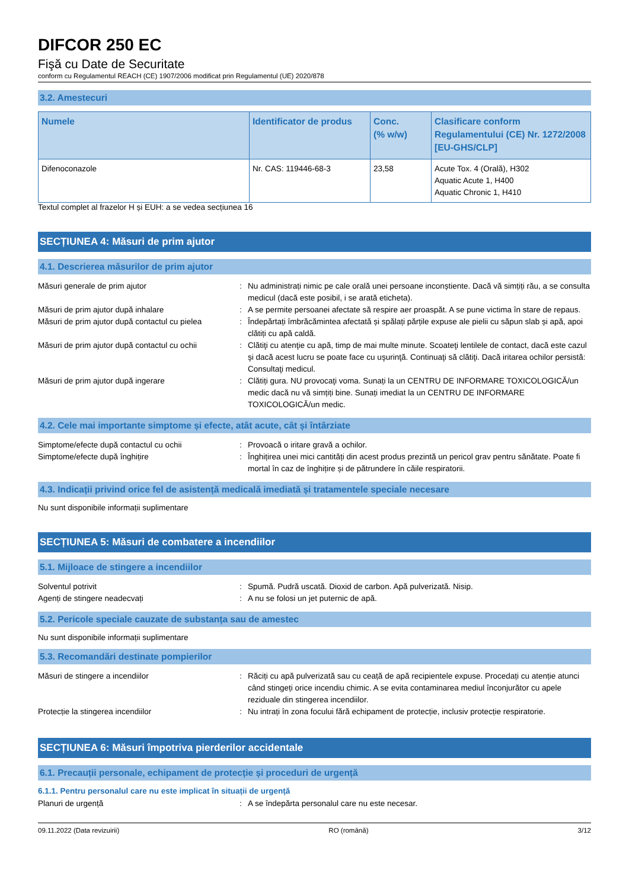DIFCOR 250 EC
Fişă cu Date de Securitate
conform cu Regulamentul REACH (CE) 1907/2006 modificat prin Regulamentul (UE) 2020/878
3.2. Amestecuri
| Numele | Identificator de produs | Conc. (% w/w) | Clasificare conform Regulamentului (CE) Nr. 1272/2008 [EU-GHS/CLP] |
| --- | --- | --- | --- |
| Difenoconazole | Nr. CAS: 119446-68-3 | 23,58 | Acute Tox. 4 (Orală), H302 Aquatic Acute 1, H400 Aquatic Chronic 1, H410 |
Textul complet al frazelor H și EUH: a se vedea secțiunea 16
SECȚIUNEA 4: Măsuri de prim ajutor
4.1. Descrierea măsurilor de prim ajutor
Măsuri generale de prim ajutor : Nu administrați nimic pe cale orală unei persoane inconștiente. Dacă vă simțiți rău, a se consulta medicul (dacă este posibil, i se arată eticheta).
Măsuri de prim ajutor după inhalare : A se permite persoanei afectate să respire aer proaspăt. A se pune victima în stare de repaus.
Măsuri de prim ajutor după contactul cu pielea
: Îndepărtați îmbrăcămintea afectată și spălați părțile expuse ale pielii cu săpun slab și apă, apoi clătiți cu apă caldă.
Măsuri de prim ajutor după contactul cu ochii
: Clătiţi cu atenţie cu apă, timp de mai multe minute. Scoateţi lentilele de contact, dacă este cazul şi dacă acest lucru se poate face cu uşurinţă. Continuaţi să clătiţi. Dacă iritarea ochilor persistă: Consultaţi medicul.
Măsuri de prim ajutor după ingerare : Clătiți gura. NU provocaţi voma. Sunați la un CENTRU DE INFORMARE TOXICOLOGICĂ/un medic dacă nu vă simțiți bine. Sunați imediat la un CENTRU DE INFORMARE TOXICOLOGICĂ/un medic.
4.2. Cele mai importante simptome și efecte, atât acute, cât și întârziate
Simptome/efecte după contactul cu ochii : Provoacă o iritare gravă a ochilor.
Simptome/efecte după înghițire : Înghițirea unei mici cantități din acest produs prezintă un pericol grav pentru sănătate. Poate fi mortal în caz de înghițire și de pătrundere în căile respiratorii.
4.3. Indicații privind orice fel de asistență medicală imediată și tratamentele speciale necesare
Nu sunt disponibile informații suplimentare
SECȚIUNEA 5: Măsuri de combatere a incendiilor
5.1. Mijloace de stingere a incendiilor
Solventul potrivit : Spumă. Pudră uscată. Dioxid de carbon. Apă pulverizată. Nisip.
Agenți de stingere neadecvați : A nu se folosi un jet puternic de apă.
5.2. Pericole speciale cauzate de substanța sau de amestec
Nu sunt disponibile informații suplimentare
5.3. Recomandări destinate pompierilor
Măsuri de stingere a incendiilor : Răciți cu apă pulverizată sau cu ceață de apă recipientele expuse. Procedați cu atenție atunci când stingeți orice incendiu chimic. A se evita contaminarea mediul înconjurător cu apele reziduale din stingerea incendiilor.
Protecție la stingerea incendiilor : Nu intrați în zona focului fără echipament de protecție, inclusiv protecție respiratorie.
SECȚIUNEA 6: Măsuri împotriva pierderilor accidentale
6.1. Precauții personale, echipament de protecție și proceduri de urgență
6.1.1. Pentru personalul care nu este implicat în situații de urgență
Planuri de urgență : A se îndepărta personalul care nu este necesar.
09.11.2022 (Data revizuirii) RO (română) 3/12